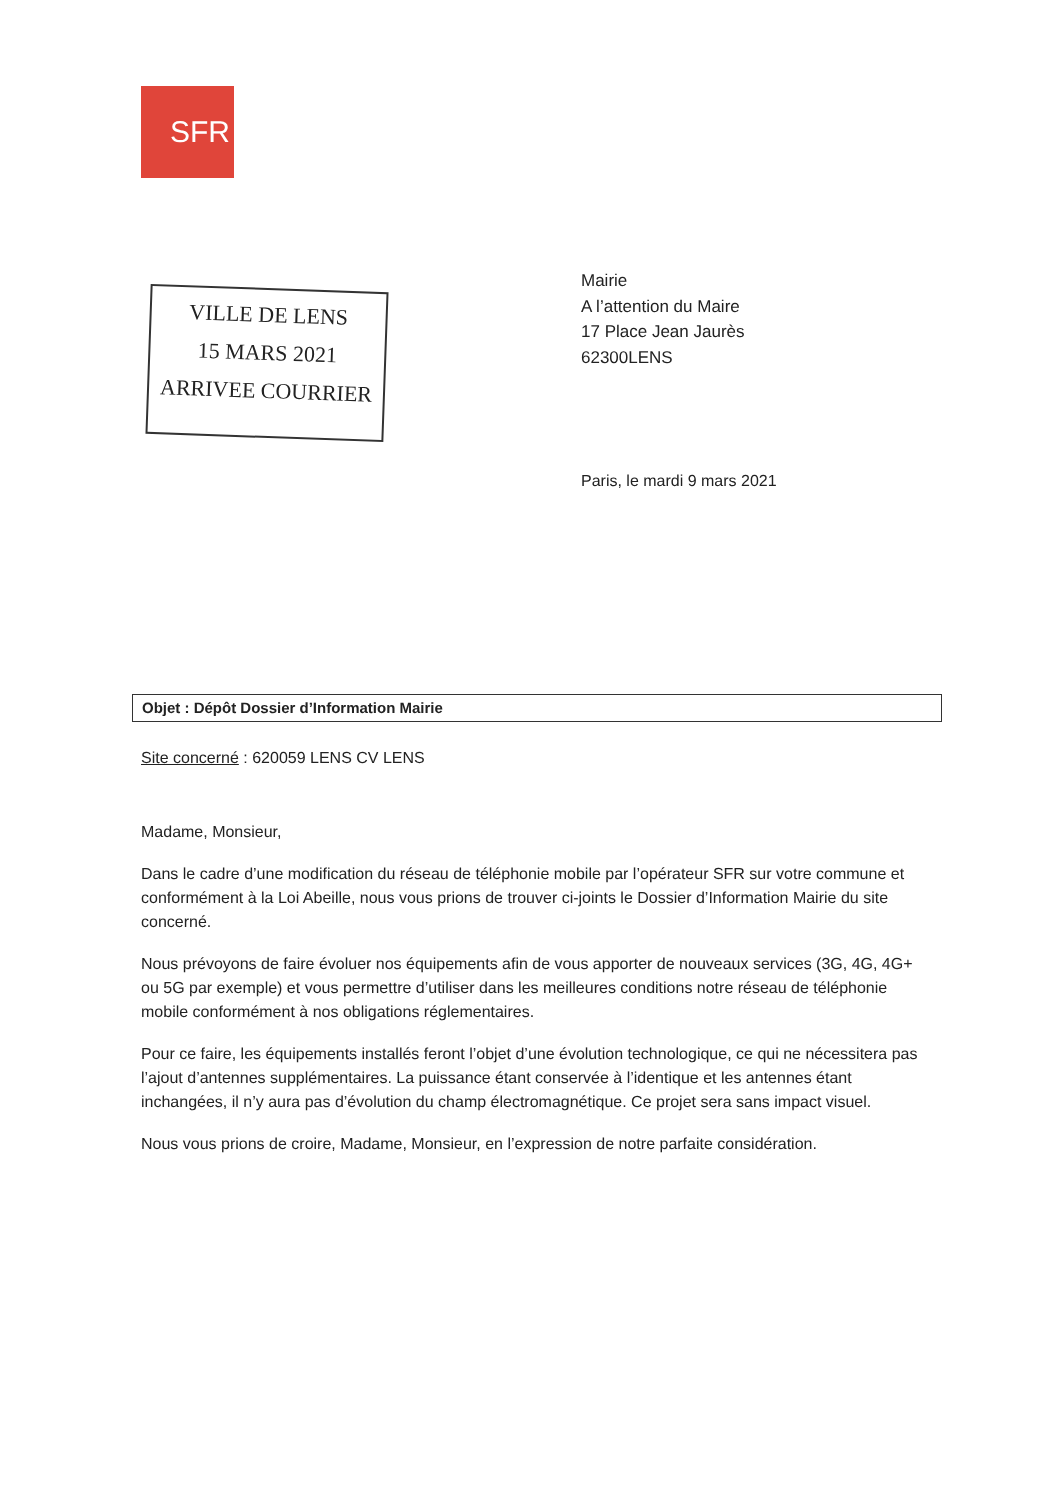SFR
VILLE DE LENS
15 MARS 2021
ARRIVEE COURRIER
Mairie
A l’attention du Maire
17 Place Jean Jaurès
62300LENS
Paris, le mardi 9 mars 2021
Objet : Dépôt Dossier d’Information Mairie
Site concerné : 620059 LENS CV LENS
Madame, Monsieur,
Dans le cadre d’une modification du réseau de téléphonie mobile par l’opérateur SFR sur votre commune et conformément à la Loi Abeille, nous vous prions de trouver ci-joints le Dossier d’Information Mairie du site concerné.
Nous prévoyons de faire évoluer nos équipements afin de vous apporter de nouveaux services (3G, 4G, 4G+ ou 5G par exemple) et vous permettre d’utiliser dans les meilleures conditions notre réseau de téléphonie mobile conformément à nos obligations réglementaires.
Pour ce faire, les équipements installés feront l’objet d’une évolution technologique, ce qui ne nécessitera pas l’ajout d’antennes supplémentaires. La puissance étant conservée à l’identique et les antennes étant inchangées, il n’y aura pas d’évolution du champ électromagnétique. Ce projet sera sans impact visuel.
Nous vous prions de croire, Madame, Monsieur, en l’expression de notre parfaite considération.